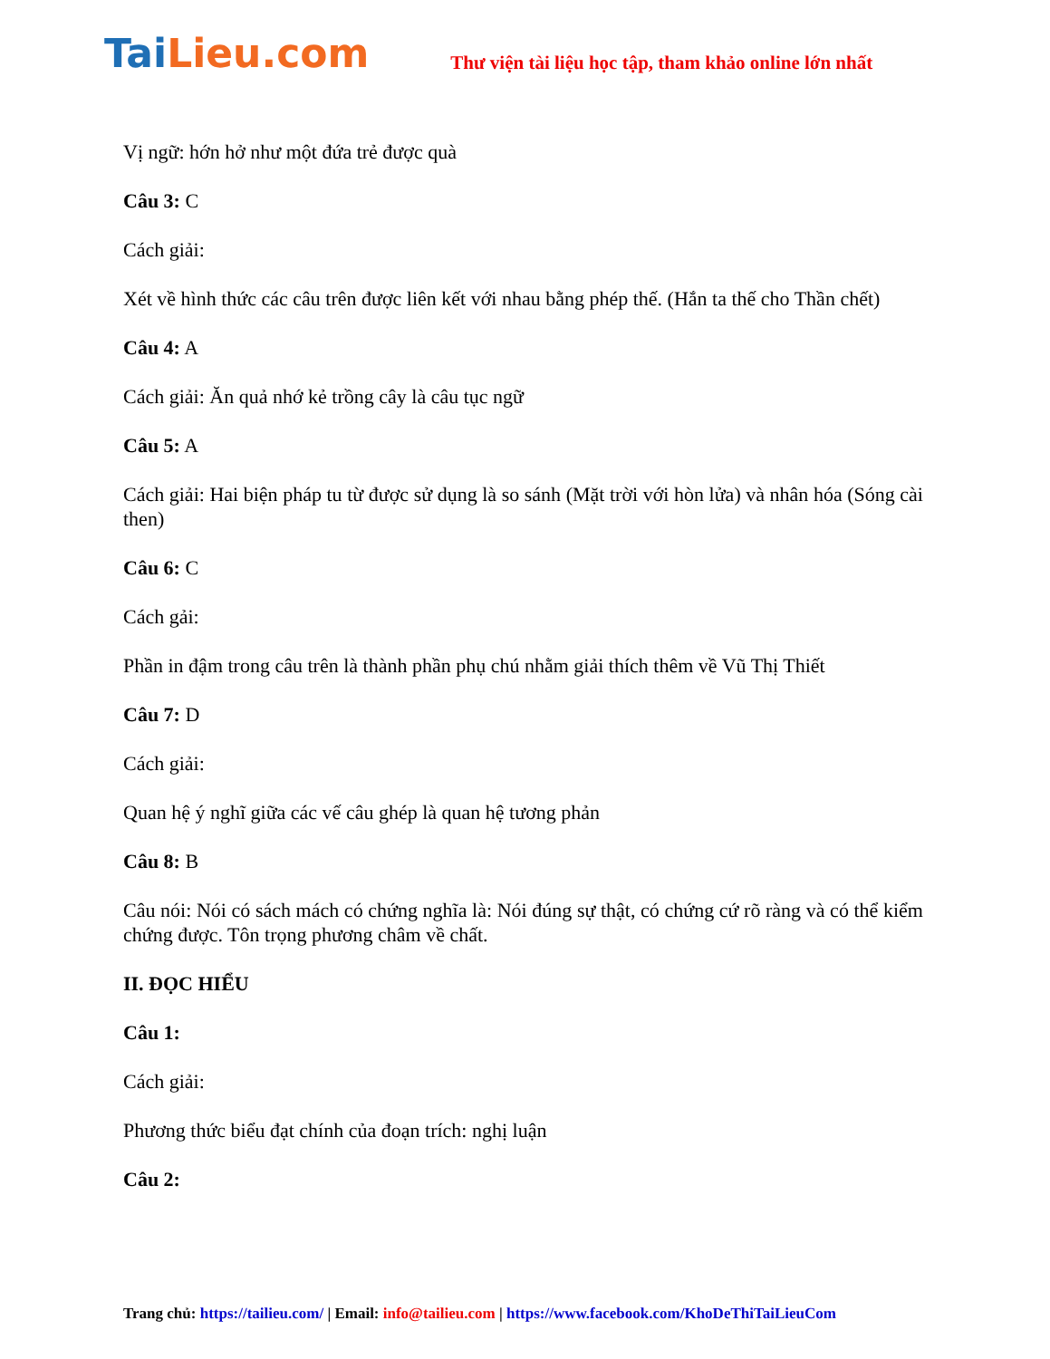TaiLieu.com
Thư viện tài liệu học tập, tham khảo online lớn nhất
Vị ngữ: hớn hở như một đứa trẻ được quà
Câu 3: C
Cách giải:
Xét về hình thức các câu trên được liên kết với nhau bằng phép thế. (Hắn ta thế cho Thần chết)
Câu 4: A
Cách giải: Ăn quả nhớ kẻ trồng cây là câu tục ngữ
Câu 5: A
Cách giải: Hai biện pháp tu từ được sử dụng là so sánh (Mặt trời với hòn lửa) và nhân hóa (Sóng cài then)
Câu 6: C
Cách gải:
Phần in đậm trong câu trên là thành phần phụ chú nhằm giải thích thêm về Vũ Thị Thiết
Câu 7: D
Cách giải:
Quan hệ ý nghĩ giữa các vế câu ghép là quan hệ tương phản
Câu 8: B
Câu nói: Nói có sách mách có chứng nghĩa là: Nói đúng sự thật, có chứng cứ rõ ràng và có thể kiểm chứng được. Tôn trọng phương châm về chất.
II. ĐỌC HIỂU
Câu 1:
Cách giải:
Phương thức biểu đạt chính của đoạn trích: nghị luận
Câu 2:
Trang chủ: https://tailieu.com/ | Email: info@tailieu.com | https://www.facebook.com/KhoDeThiTaiLieuCom